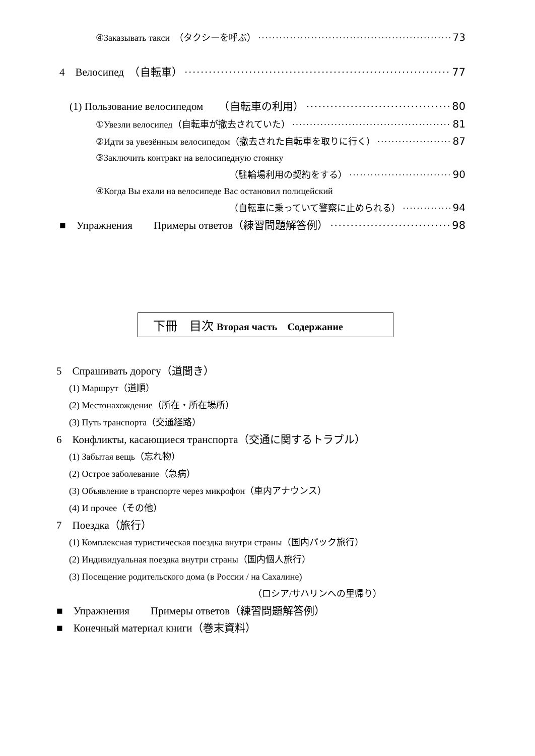④Заказывать такси　（タクシーを呼ぶ） 73
4　Велосипед　（自転車） 77
(1) Пользование велосипедом　　（自転車の利用） 80
①Увезли велосипед（自転車が撤去されていた） 81
②Идти за увезённым велосипедом（撤去された自転車を取りに行く） 87
③Заключить контракт на велосипедную стоянку
（駐輪場利用の契約をする） 90
④Когда Вы ехали на велосипеде Вас остановил полицейский
（自転車に乗っていて警察に止められる） 94
■　Упражнения　　Примеры ответов（練習問題解答例） 98
下冊　目次 Вторая часть　Содержание
5　Спрашивать дорогу（道聞き）
(1) Маршрут（道順）
(2) Местонахождение（所在・所在場所）
(3) Путь транспорта（交通経路）
6　Конфликты, касающиеся транспорта（交通に関するトラブル）
(1) Забытая вещь（忘れ物）
(2) Острое заболевание（急病）
(3) Объявление в транспорте через микрофон（車内アナウンス）
(4) И прочее（その他）
7　Поездка（旅行）
(1) Комплексная туристическая поездка внутри страны（国内パック旅行）
(2) Индивидуальная поездка внутри страны（国内個人旅行）
(3) Посещение родительского дома (в России / на Сахалине)
（ロシア/サハリンへの里帰り）
■　Упражнения　　Примеры ответов（練習問題解答例）
■　Конечный материал книги（巻末資料）